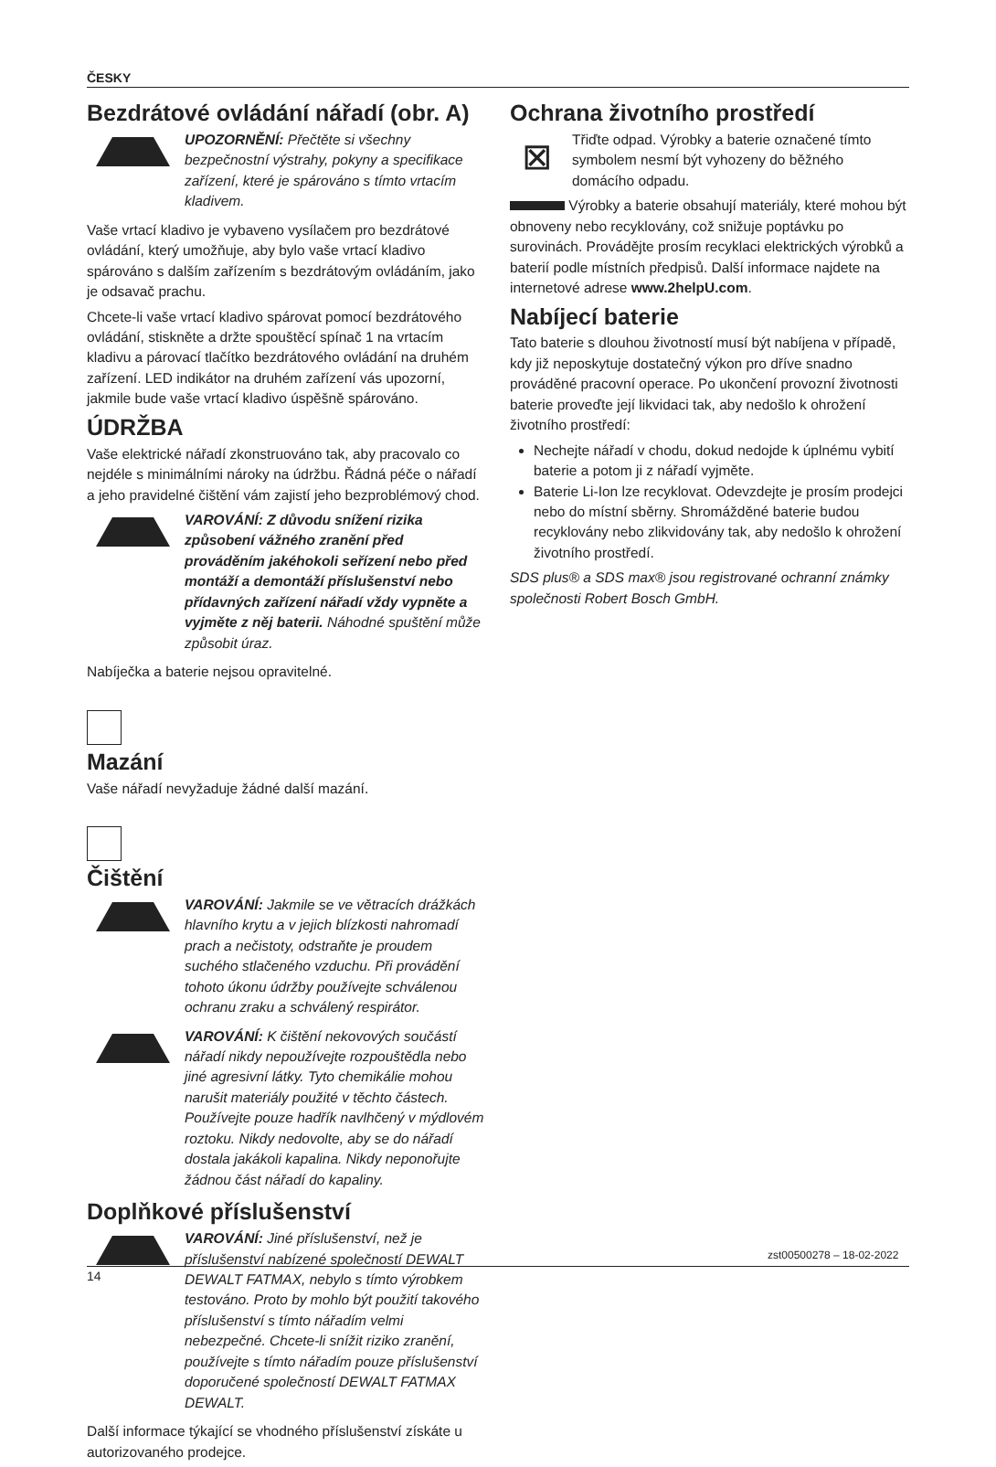ČESKY
Bezdrátové ovládání nářadí (obr. A)
UPOZORNĚNÍ: Přečtěte si všechny bezpečnostní výstrahy, pokyny a specifikace zařízení, které je spárováno s tímto vrtacím kladivem.
Vaše vrtací kladivo je vybaveno vysílačem pro bezdrátové ovládání, který umožňuje, aby bylo vaše vrtací kladivo spárováno s dalším zařízením s bezdrátovým ovládáním, jako je odsavač prachu.
Chcete-li vaše vrtací kladivo spárovat pomocí bezdrátového ovládání, stiskněte a držte spouštěcí spínač 1 na vrtacím kladivu a párovací tlačítko bezdrátového ovládání na druhém zařízení. LED indikátor na druhém zařízení vás upozorní, jakmile bude vaše vrtací kladivo úspěšně spárováno.
ÚDRŽBA
Vaše elektrické nářadí zkonstruováno tak, aby pracovalo co nejdéle s minimálními nároky na údržbu. Řádná péče o nářadí a jeho pravidelné čištění vám zajistí jeho bezproblémový chod.
VAROVÁNÍ: Z důvodu snížení rizika způsobení vážného zranění před prováděním jakéhokoli seřízení nebo před montáží a demontáží příslušenství nebo přídavných zařízení nářadí vždy vypněte a vyjměte z něj baterii. Náhodné spuštění může způsobit úraz.
Nabíječka a baterie nejsou opravitelné.
Mazání
Vaše nářadí nevyžaduje žádné další mazání.
Čištění
VAROVÁNÍ: Jakmile se ve větracích drážkách hlavního krytu a v jejich blízkosti nahromadí prach a nečistoty, odstraňte je proudem suchého stlačeného vzduchu. Při provádění tohoto úkonu údržby používejte schválenou ochranu zraku a schválený respirátor.
VAROVÁNÍ: K čištění nekovových součástí nářadí nikdy nepoužívejte rozpouštědla nebo jiné agresivní látky. Tyto chemikálie mohou narušit materiály použité v těchto částech. Používejte pouze hadřík navlhčený v mýdlovém roztoku. Nikdy nedovolte, aby se do nářadí dostala jakákoli kapalina. Nikdy neponořujte žádnou část nářadí do kapaliny.
Doplňkové příslušenství
VAROVÁNÍ: Jiné příslušenství, než je příslušenství nabízené společností DEWALT DEWALT FATMAX, nebylo s tímto výrobkem testováno. Proto by mohlo být použití takového příslušenství s tímto nářadím velmi nebezpečné. Chcete-li snížit riziko zranění, používejte s tímto nářadím pouze příslušenství doporučené společností DEWALT FATMAX DEWALT.
Další informace týkající se vhodného příslušenství získáte u autorizovaného prodejce.
Ochrana životního prostředí
⊠
Třiďte odpad. Výrobky a baterie označené tímto symbolem nesmí být vyhozeny do běžného domácího odpadu.
Výrobky a baterie obsahují materiály, které mohou být obnoveny nebo recyklovány, což snižuje poptávku po surovinách. Provádějte prosím recyklaci elektrických výrobků a baterií podle místních předpisů. Další informace najdete na internetové adrese www.2helpU.com.
Nabíjecí baterie
Tato baterie s dlouhou životností musí být nabíjena v případě, kdy již neposkytuje dostatečný výkon pro dříve snadno prováděné pracovní operace. Po ukončení provozní životnosti baterie proveďte její likvidaci tak, aby nedošlo k ohrožení životního prostředí:
Nechejte nářadí v chodu, dokud nedojde k úplnému vybití baterie a potom ji z nářadí vyjměte.
Baterie Li-Ion lze recyklovat. Odevzdejte je prosím prodejci nebo do místní sběrny. Shromážděné baterie budou recyklovány nebo zlikvidovány tak, aby nedošlo k ohrožení životního prostředí.
SDS plus® a SDS max® jsou registrované ochranní známky společnosti Robert Bosch GmbH.
zst00500278 – 18-02-2022
14